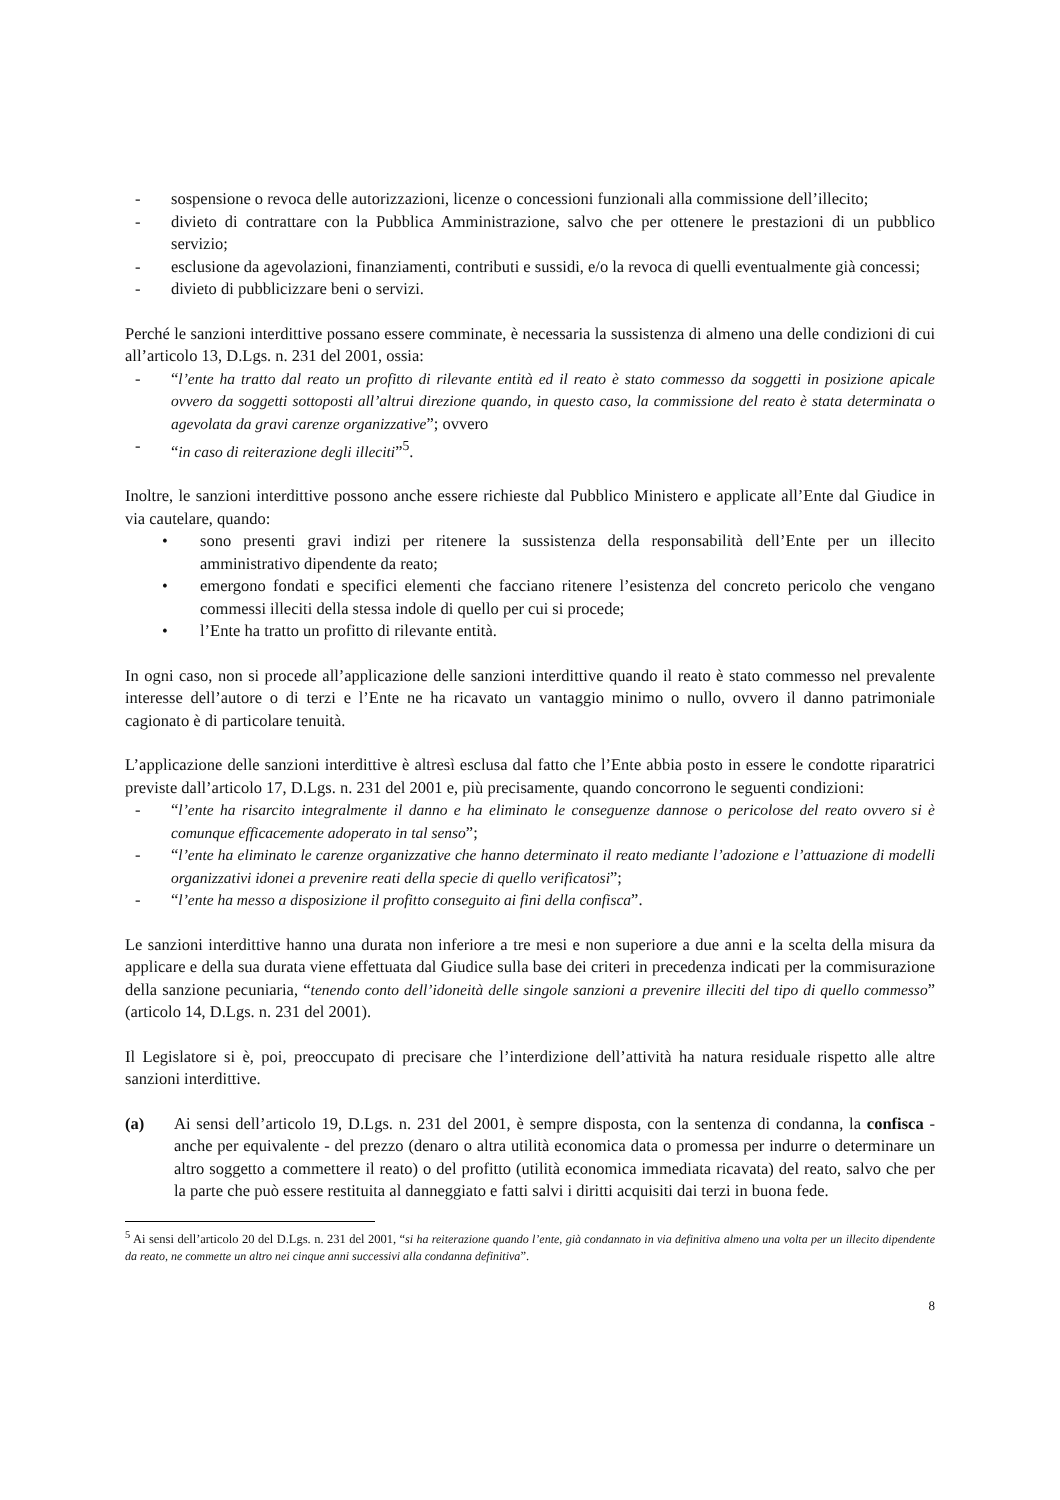- sospensione o revoca delle autorizzazioni, licenze o concessioni funzionali alla commissione dell’illecito;
- divieto di contrattare con la Pubblica Amministrazione, salvo che per ottenere le prestazioni di un pubblico servizio;
- esclusione da agevolazioni, finanziamenti, contributi e sussidi, e/o la revoca di quelli eventualmente già concessi;
- divieto di pubblicizzare beni o servizi.
Perché le sanzioni interdittive possano essere comminate, è necessaria la sussistenza di almeno una delle condizioni di cui all’articolo 13, D.Lgs. n. 231 del 2001, ossia:
- “l’ente ha tratto dal reato un profitto di rilevante entità ed il reato è stato commesso da soggetti in posizione apicale ovvero da soggetti sottoposti all’altrui direzione quando, in questo caso, la commissione del reato è stata determinata o agevolata da gravi carenze organizzative”; ovvero
- “in caso di reiterazione degli illeciti”<sup>5</sup>.
Inoltre, le sanzioni interdittive possono anche essere richieste dal Pubblico Ministero e applicate all’Ente dal Giudice in via cautelare, quando:
• sono presenti gravi indizi per ritenere la sussistenza della responsabilità dell’Ente per un illecito amministrativo dipendente da reato;
• emergono fondati e specifici elementi che facciano ritenere l’esistenza del concreto pericolo che vengano commessi illeciti della stessa indole di quello per cui si procede;
• l’Ente ha tratto un profitto di rilevante entità.
In ogni caso, non si procede all’applicazione delle sanzioni interdittive quando il reato è stato commesso nel prevalente interesse dell’autore o di terzi e l’Ente ne ha ricavato un vantaggio minimo o nullo, ovvero il danno patrimoniale cagionato è di particolare tenuità.
L’applicazione delle sanzioni interdittive è altresì esclusa dal fatto che l’Ente abbia posto in essere le condotte riparatrici previste dall’articolo 17, D.Lgs. n. 231 del 2001 e, più precisamente, quando concorrono le seguenti condizioni:
- “l’ente ha risarcito integralmente il danno e ha eliminato le conseguenze dannose o pericolose del reato ovvero si è comunque efficacemente adoperato in tal senso”;
- “l’ente ha eliminato le carenze organizzative che hanno determinato il reato mediante l’adozione e l’attuazione di modelli organizzativi idonei a prevenire reati della specie di quello verificatosi”;
- “l’ente ha messo a disposizione il profitto conseguito ai fini della confisca”.
Le sanzioni interdittive hanno una durata non inferiore a tre mesi e non superiore a due anni e la scelta della misura da applicare e della sua durata viene effettuata dal Giudice sulla base dei criteri in precedenza indicati per la commisurazione della sanzione pecuniaria, “tenendo conto dell’idoneità delle singole sanzioni a prevenire illeciti del tipo di quello commesso” (articolo 14, D.Lgs. n. 231 del 2001).
Il Legislatore si è, poi, preoccupato di precisare che l’interdizione dell’attività ha natura residuale rispetto alle altre sanzioni interdittive.
(a) Ai sensi dell’articolo 19, D.Lgs. n. 231 del 2001, è sempre disposta, con la sentenza di condanna, la confisca - anche per equivalente - del prezzo (denaro o altra utilità economica data o promessa per indurre o determinare un altro soggetto a commettere il reato) o del profitto (utilità economica immediata ricavata) del reato, salvo che per la parte che può essere restituita al danneggiato e fatti salvi i diritti acquisiti dai terzi in buona fede.
<sup>5</sup> Ai sensi dell’articolo 20 del D.Lgs. n. 231 del 2001, “si ha reiterazione quando l’ente, già condannato in via definitiva almeno una volta per un illecito dipendente da reato, ne commette un altro nei cinque anni successivi alla condanna definitiva”.
8